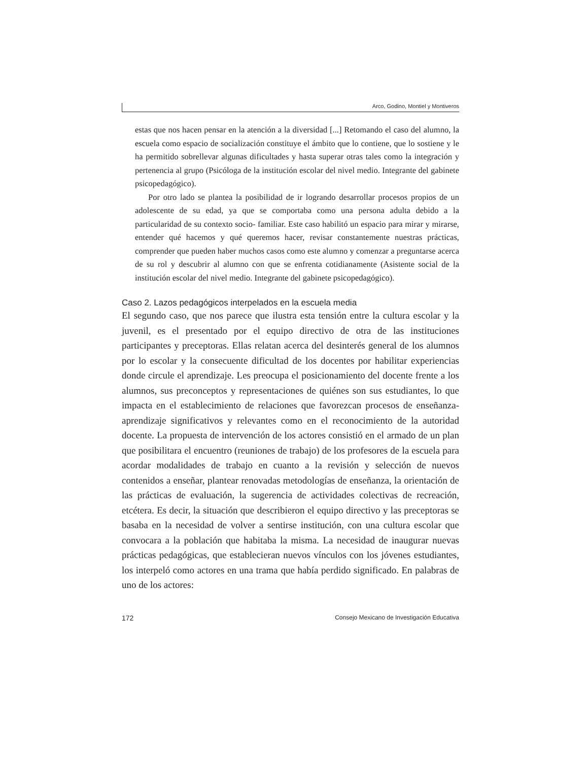Arco, Godino, Montiel y Montiveros
estas que nos hacen pensar en la atención a la diversidad [...] Retomando el caso del alumno, la escuela como espacio de socialización constituye el ámbito que lo contiene, que lo sostiene y le ha permitido sobrellevar algunas dificultades y hasta superar otras tales como la integración y pertenencia al grupo (Psicóloga de la institución escolar del nivel medio. Integrante del gabinete psicopedagógico).
Por otro lado se plantea la posibilidad de ir logrando desarrollar procesos propios de un adolescente de su edad, ya que se comportaba como una persona adulta debido a la particularidad de su contexto socio- familiar. Este caso habilitó un espacio para mirar y mirarse, entender qué hacemos y qué queremos hacer, revisar constantemente nuestras prácticas, comprender que pueden haber muchos casos como este alumno y comenzar a preguntarse acerca de su rol y descubrir al alumno con que se enfrenta cotidianamente (Asistente social de la institución escolar del nivel medio. Integrante del gabinete psicopedagógico).
Caso 2. Lazos pedagógicos interpelados en la escuela media
El segundo caso, que nos parece que ilustra esta tensión entre la cultura escolar y la juvenil, es el presentado por el equipo directivo de otra de las instituciones participantes y preceptoras. Ellas relatan acerca del desinterés general de los alumnos por lo escolar y la consecuente dificultad de los docentes por habilitar experiencias donde circule el aprendizaje. Les preocupa el posicionamiento del docente frente a los alumnos, sus preconceptos y representaciones de quiénes son sus estudiantes, lo que impacta en el establecimiento de relaciones que favorezcan procesos de enseñanza-aprendizaje significativos y relevantes como en el reconocimiento de la autoridad docente. La propuesta de intervención de los actores consistió en el armado de un plan que posibilitara el encuentro (reuniones de trabajo) de los profesores de la escuela para acordar modalidades de trabajo en cuanto a la revisión y selección de nuevos contenidos a enseñar, plantear renovadas metodologías de enseñanza, la orientación de las prácticas de evaluación, la sugerencia de actividades colectivas de recreación, etcétera. Es decir, la situación que describieron el equipo directivo y las preceptoras se basaba en la necesidad de volver a sentirse institución, con una cultura escolar que convocara a la población que habitaba la misma. La necesidad de inaugurar nuevas prácticas pedagógicas, que establecieran nuevos vínculos con los jóvenes estudiantes, los interpeló como actores en una trama que había perdido significado. En palabras de uno de los actores:
172 Consejo Mexicano de Investigación Educativa